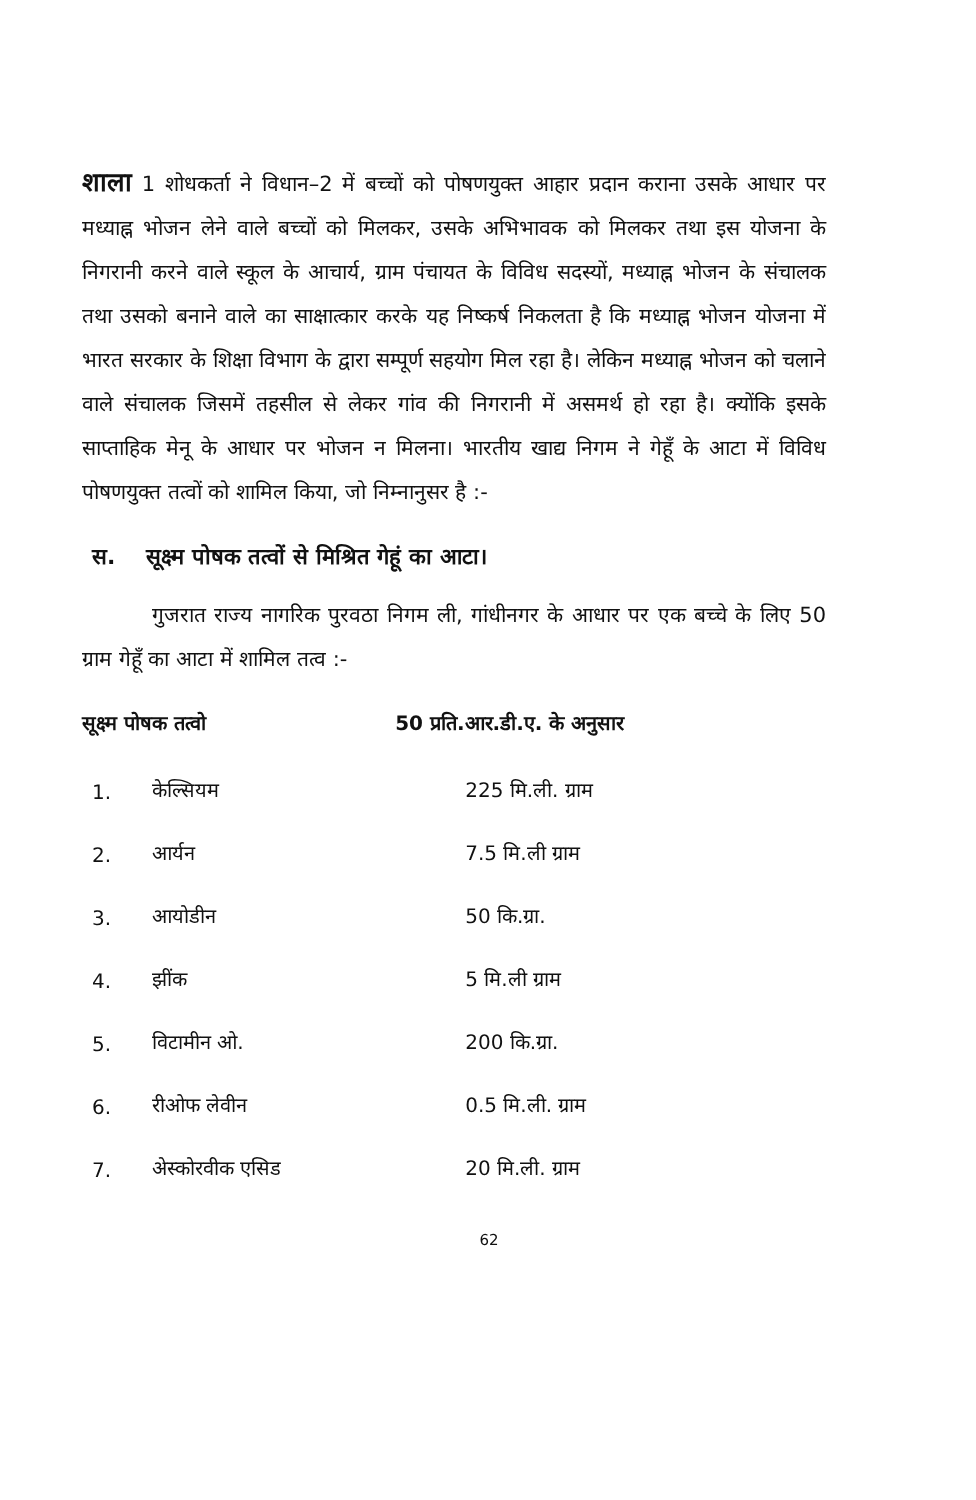शाला 1 शोधकर्ता ने विधान–2 में बच्चों को पोषणयुक्त आहार प्रदान कराना उसके आधार पर मध्याह्न भोजन लेने वाले बच्चों को मिलकर, उसके अभिभावक को मिलकर तथा इस योजना के निगरानी करने वाले स्कूल के आचार्य, ग्राम पंचायत के विविध सदस्यों, मध्याह्न भोजन के संचालक तथा उसको बनाने वाले का साक्षात्कार करके यह निष्कर्ष निकलता है कि मध्याह्न भोजन योजना में भारत सरकार के शिक्षा विभाग के द्वारा सम्पूर्ण सहयोग मिल रहा है। लेकिन मध्याह्न भोजन को चलाने वाले संचालक जिसमें तहसील से लेकर गांव की निगरानी में असमर्थ हो रहा है। क्योंकि इसके साप्ताहिक मेनू के आधार पर भोजन न मिलना। भारतीय खाद्य निगम ने गेहूँ के आटा में विविध पोषणयुक्त तत्वों को शामिल किया, जो निम्नानुसर है :-
स. सूक्ष्म पोषक तत्वों से मिश्रित गेहूं का आटा।
गुजरात राज्य नागरिक पुरवठा निगम ली, गांधीनगर के आधार पर एक बच्चे के लिए 50 ग्राम गेहूँ का आटा में शामिल तत्व :-
| सूक्ष्म पोषक तत्वो | | 50 प्रति.आर.डी.ए. के अनुसार |
| --- | --- | --- |
| 1. | केल्सियम | 225 मि.ली. ग्राम |
| 2. | आर्यन | 7.5 मि.ली ग्राम |
| 3. | आयोडीन | 50 कि.ग्रा. |
| 4. | झींक | 5 मि.ली ग्राम |
| 5. | विटामीन ओ. | 200 कि.ग्रा. |
| 6. | रीओफ लेवीन | 0.5 मि.ली. ग्राम |
| 7. | अेस्कोरवीक एसिड | 20 मि.ली. ग्राम |
62